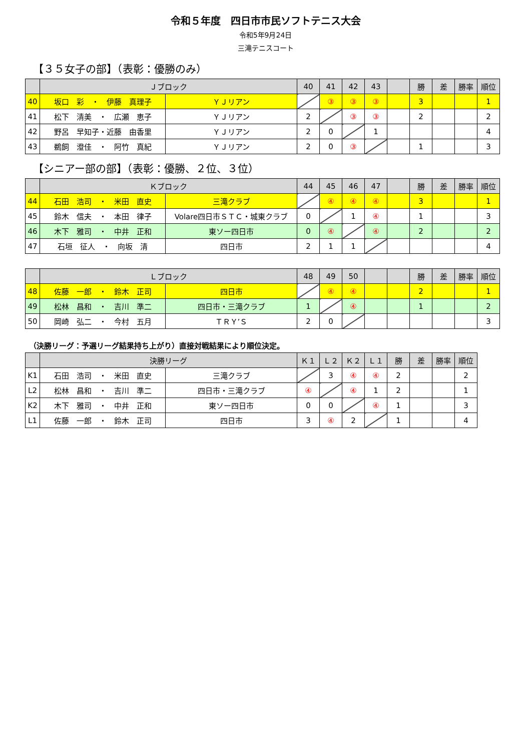令和５年度　四日市市民ソフトテニス大会
令和5年9月24日
三滝テニスコート
【３５女子の部】（表彰：優勝のみ）
| | Ｊブロック | | 40 | 41 | 42 | 43 | | 勝 | 差 | 勝率 | 順位 |
| --- | --- | --- | --- | --- | --- | --- | --- | --- | --- | --- | --- |
| 40 | 坂口 彩 ・ 伊藤 真理子 | ＹＪリアン | | ③ | ③ | ③ | | 3 | | | 1 |
| 41 | 松下 清美 ・ 広瀬 恵子 | ＹＪリアン | 2 | | ③ | ③ | | 2 | | | 2 |
| 42 | 野呂 早知子・近藤 由香里 | ＹＪリアン | 2 | 0 | | 1 | | | | | 4 |
| 43 | 鵜飼 澄佳 ・ 阿竹 真紀 | ＹＪリアン | 2 | 0 | ③ | | | 1 | | | 3 |
【シニアー部の部】（表彰：優勝、２位、３位）
| | Ｋブロック | | 44 | 45 | 46 | 47 | | 勝 | 差 | 勝率 | 順位 |
| --- | --- | --- | --- | --- | --- | --- | --- | --- | --- | --- | --- |
| 44 | 石田 浩司 ・ 米田 直史 | 三滝クラブ | | ④ | ④ | ④ | | 3 | | | 1 |
| 45 | 鈴木 信夫 ・ 本田 律子 | Volare四日市ＳＴＣ・城東クラブ | 0 | | 1 | ④ | | 1 | | | 3 |
| 46 | 木下 雅司 ・ 中井 正和 | 東ソー四日市 | 0 | ④ | | ④ | | 2 | | | 2 |
| 47 | 石垣 征人 ・ 向坂 清 | 四日市 | 2 | 1 | 1 | | | | | | 4 |
| | Ｌブロック | | 48 | 49 | 50 | | | 勝 | 差 | 勝率 | 順位 |
| --- | --- | --- | --- | --- | --- | --- | --- | --- | --- | --- | --- |
| 48 | 佐藤 一郎 ・ 鈴木 正司 | 四日市 | | ④ | ④ | | | 2 | | | 1 |
| 49 | 松林 昌和 ・ 吉川 準二 | 四日市・三滝クラブ | 1 | | ④ | | | 1 | | | 2 |
| 50 | 岡崎 弘二 ・ 今村 五月 | ＴＲＹ’Ｓ | 2 | 0 | | | | | | | 3 |
（決勝リーグ：予選リーグ結果持ち上がり）直接対戦結果により順位決定。
| | 決勝リーグ | | Ｋ１ | Ｌ２ | Ｋ２ | Ｌ１ | 勝 | 差 | 勝率 | 順位 |
| --- | --- | --- | --- | --- | --- | --- | --- | --- | --- | --- |
| K1 | 石田 浩司 ・ 米田 直史 | 三滝クラブ | | 3 | ④ | ④ | 2 | | | 2 |
| L2 | 松林 昌和 ・ 吉川 準二 | 四日市・三滝クラブ | ④ | | ④ | 1 | 2 | | | 1 |
| K2 | 木下 雅司 ・ 中井 正和 | 東ソー四日市 | 0 | 0 | | ④ | 1 | | | 3 |
| L1 | 佐藤 一郎 ・ 鈴木 正司 | 四日市 | 3 | ④ | 2 | | 1 | | | 4 |